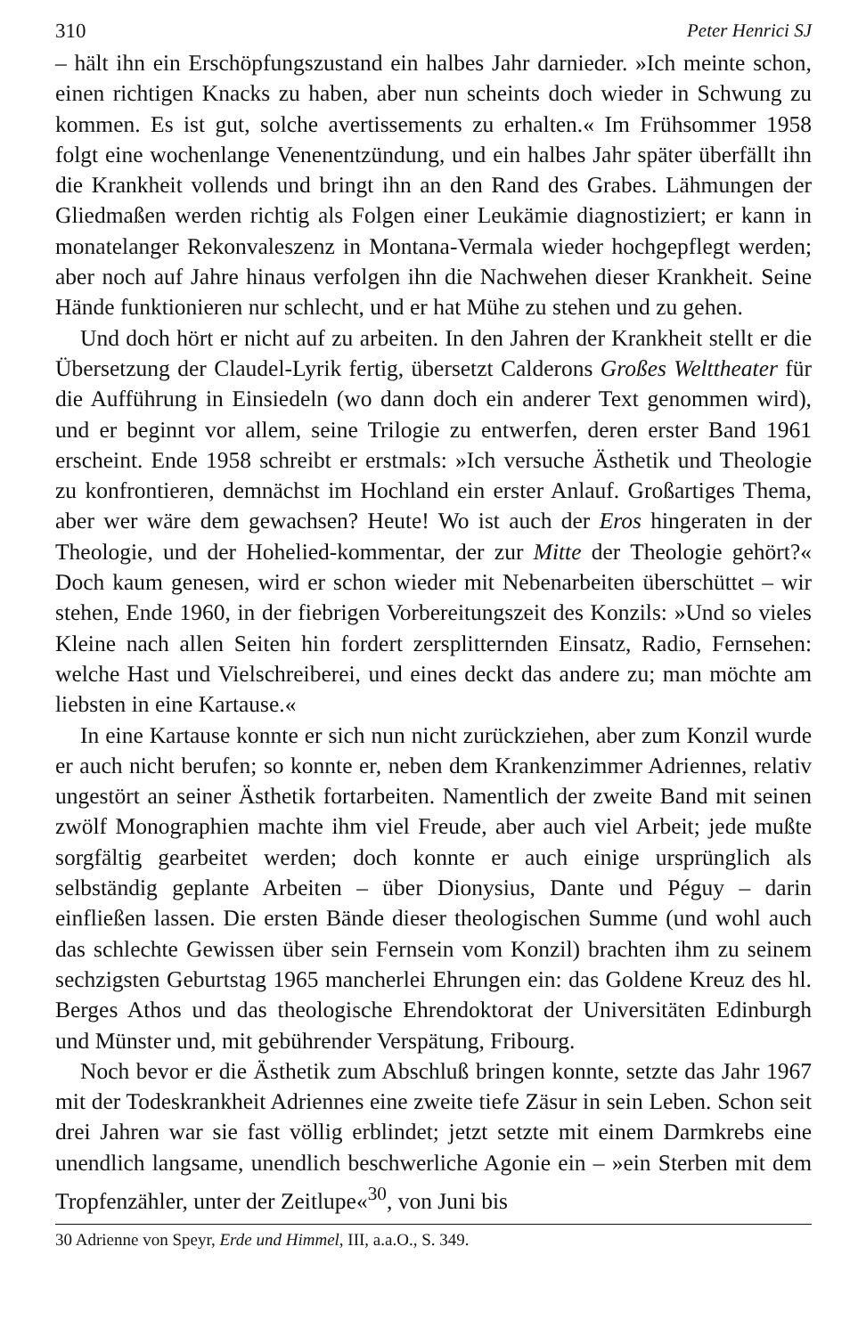310 Peter Henrici SJ
– hält ihn ein Erschöpfungszustand ein halbes Jahr darnieder. »Ich meinte schon, einen richtigen Knacks zu haben, aber nun scheints doch wieder in Schwung zu kommen. Es ist gut, solche avertissements zu erhalten.« Im Frühsommer 1958 folgt eine wochenlange Venenentzündung, und ein halbes Jahr später überfällt ihn die Krankheit vollends und bringt ihn an den Rand des Grabes. Lähmungen der Gliedmaßen werden richtig als Folgen einer Leukämie diagnostiziert; er kann in monatelanger Rekonvaleszenz in Montana-Vermala wieder hochgepflegt werden; aber noch auf Jahre hinaus verfolgen ihn die Nachwehen dieser Krankheit. Seine Hände funktionieren nur schlecht, und er hat Mühe zu stehen und zu gehen.
Und doch hört er nicht auf zu arbeiten. In den Jahren der Krankheit stellt er die Übersetzung der Claudel-Lyrik fertig, übersetzt Calderons Großes Welttheater für die Aufführung in Einsiedeln (wo dann doch ein anderer Text genommen wird), und er beginnt vor allem, seine Trilogie zu entwerfen, deren erster Band 1961 erscheint. Ende 1958 schreibt er erstmals: »Ich versuche Ästhetik und Theologie zu konfrontieren, demnächst im Hochland ein erster Anlauf. Großartiges Thema, aber wer wäre dem gewachsen? Heute! Wo ist auch der Eros hingeraten in der Theologie, und der Hohelied-kommentar, der zur Mitte der Theologie gehört?« Doch kaum genesen, wird er schon wieder mit Nebenarbeiten überschüttet – wir stehen, Ende 1960, in der fiebrigen Vorbereitungszeit des Konzils: »Und so vieles Kleine nach allen Seiten hin fordert zersplitternden Einsatz, Radio, Fernsehen: welche Hast und Vielschreiberei, und eines deckt das andere zu; man möchte am liebsten in eine Kartause.«
In eine Kartause konnte er sich nun nicht zurückziehen, aber zum Konzil wurde er auch nicht berufen; so konnte er, neben dem Krankenzimmer Adriennes, relativ ungestört an seiner Ästhetik fortarbeiten. Namentlich der zweite Band mit seinen zwölf Monographien machte ihm viel Freude, aber auch viel Arbeit; jede mußte sorgfältig gearbeitet werden; doch konnte er auch einige ursprünglich als selbständig geplante Arbeiten – über Dionysius, Dante und Péguy – darin einfließen lassen. Die ersten Bände dieser theologischen Summe (und wohl auch das schlechte Gewissen über sein Fernsein vom Konzil) brachten ihm zu seinem sechzigsten Geburtstag 1965 mancherlei Ehrungen ein: das Goldene Kreuz des hl. Berges Athos und das theologische Ehrendoktorat der Universitäten Edinburgh und Münster und, mit gebührender Verspätung, Fribourg.
Noch bevor er die Ästhetik zum Abschluß bringen konnte, setzte das Jahr 1967 mit der Todeskrankheit Adriennes eine zweite tiefe Zäsur in sein Leben. Schon seit drei Jahren war sie fast völlig erblindet; jetzt setzte mit einem Darmkrebs eine unendlich langsame, unendlich beschwerliche Agonie ein – »ein Sterben mit dem Tropfenzähler, unter der Zeitlupe«<sup>30</sup>, von Juni bis
30 Adrienne von Speyr, Erde und Himmel, III, a.a.O., S. 349.